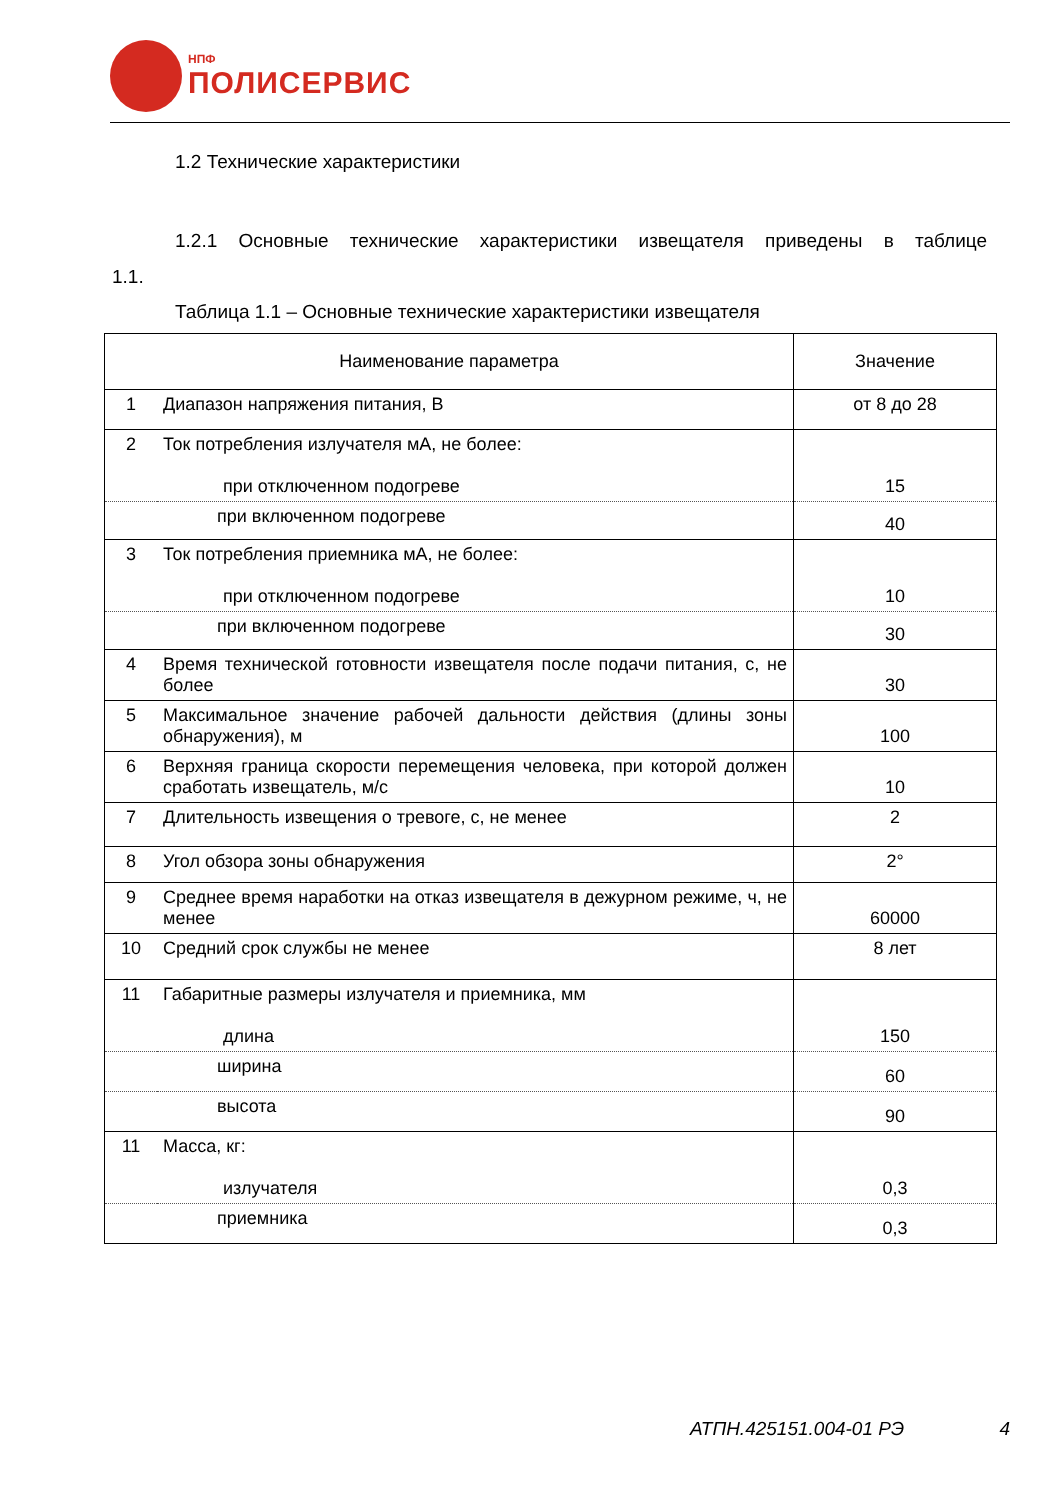НПФ
ПОЛИСЕРВИС
1.2 Технические характеристики
1.2.1 Основные технические характеристики извещателя приведены в таблице 1.1.
Таблица 1.1 – Основные технические характеристики извещателя
| Наименование параметра | | Значение |
| 1 | Диапазон напряжения питания, В | от 8 до 28 |
| 2 | Ток потребления излучателя мА, не более: при отключенном подогреве | 15 |
| | при включенном подогреве | 40 |
| 3 | Ток потребления приемника мА, не более: при отключенном подогреве | 10 |
| | при включенном подогреве | 30 |
| 4 | Время технической готовности извещателя после подачи питания, с, не более | 30 |
| 5 | Максимальное значение рабочей дальности действия (длины зоны обнаружения), м | 100 |
| 6 | Верхняя граница скорости перемещения человека, при которой должен сработать извещатель, м/с | 10 |
| 7 | Длительность извещения о тревоге, с, не менее | 2 |
| 8 | Угол обзора зоны обнаружения | 2° |
| 9 | Среднее время наработки на отказ извещателя в дежурном режиме, ч, не менее | 60000 |
| 10 | Средний срок службы не менее | 8 лет |
| 11 | Габаритные размеры излучателя и приемника, мм длина | 150 |
| | ширина | 60 |
| | высота | 90 |
| 11 | Масса, кг: излучателя | 0,3 |
| | приемника | 0,3 |
АТПН.425151.004-01 РЭ 4